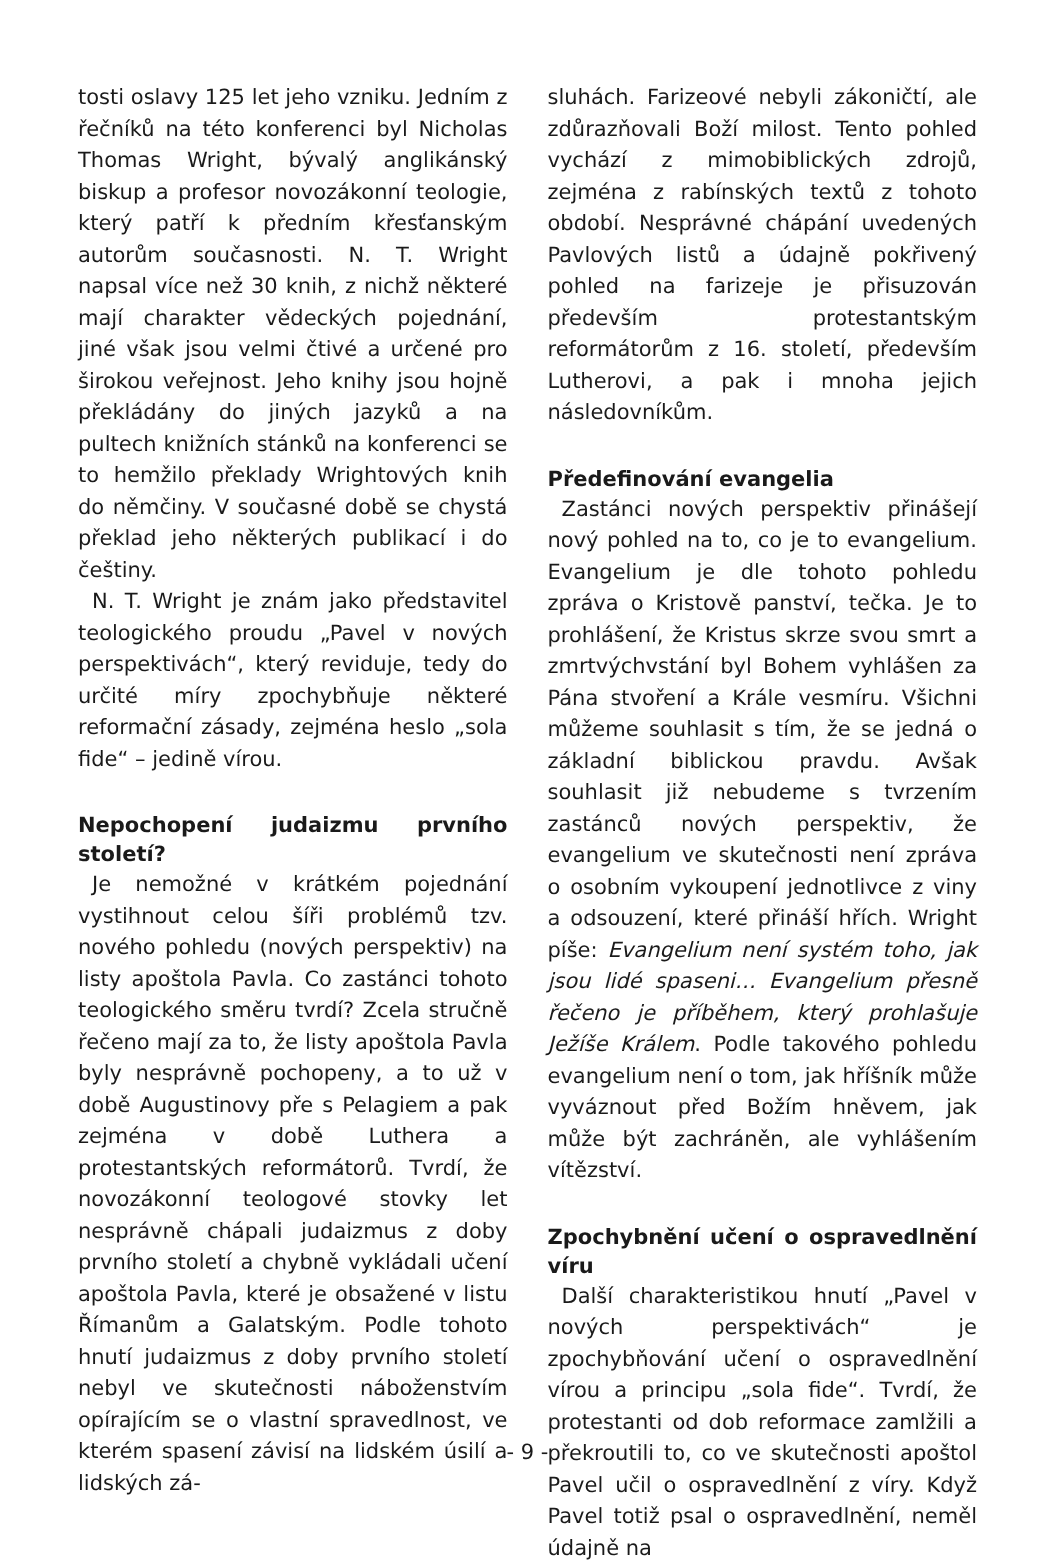tosti oslavy 125 let jeho vzniku. Jedním z řečníků na této konferenci byl Nicholas Thomas Wright, bývalý anglikánský biskup a profesor novozákonní teologie, který patří k předním křesťanským autorům současnosti. N. T. Wright napsal více než 30 knih, z nichž některé mají charakter vědeckých pojednání, jiné však jsou velmi čtivé a určené pro širokou veřejnost. Jeho knihy jsou hojně překládány do jiných jazyků a na pultech knižních stánků na konferenci se to hemžilo překlady Wrightových knih do němčiny. V současné době se chystá překlad jeho některých publikací i do češtiny.
N. T. Wright je znám jako představitel teologického proudu „Pavel v nových perspektivách“, který reviduje, tedy do určité míry zpochybňuje některé reformační zásady, zejména heslo „sola fide“ – jedině vírou.
Nepochopení judaizmu prvního století?
Je nemožné v krátkém pojednání vystihnout celou šíři problémů tzv. nového pohledu (nových perspektiv) na listy apoštola Pavla. Co zastánci tohoto teologického směru tvrdí? Zcela stručně řečeno mají za to, že listy apoštola Pavla byly nesprávně pochopeny, a to už v době Augustinovy pře s Pelagiem a pak zejména v době Luthera a protestantských reformátorů. Tvrdí, že novozákonní teologové stovky let nesprávně chápali judaizmus z doby prvního století a chybně vykládali učení apoštola Pavla, které je obsažené v listu Římanům a Galatským. Podle tohoto hnutí judaizmus z doby prvního století nebyl ve skutečnosti náboženstvím opírajícím se o vlastní spravedlnost, ve kterém spasení závisí na lidském úsilí a lidských zá-
sluhách. Farizeové nebyli zákoničtí, ale zdůrazňovali Boží milost. Tento pohled vychází z mimobiblických zdrojů, zejména z rabínských textů z tohoto období. Nesprávné chápání uvedených Pavlových listů a údajně pokřivený pohled na farizeje je přisuzován především protestantským reformátorům z 16. století, především Lutherovi, a pak i mnoha jejich následovníkům.
Předefinování evangelia
Zastánci nových perspektiv přinášejí nový pohled na to, co je to evangelium. Evangelium je dle tohoto pohledu zpráva o Kristově panství, tečka. Je to prohlášení, že Kristus skrze svou smrt a zmrtvýchvstání byl Bohem vyhlášen za Pána stvoření a Krále vesmíru. Všichni můžeme souhlasit s tím, že se jedná o základní biblickou pravdu. Avšak souhlasit již nebudeme s tvrzením zastánců nových perspektiv, že evangelium ve skutečnosti není zpráva o osobním vykoupení jednotlivce z viny a odsouzení, které přináší hřích. Wright píše: Evangelium není systém toho, jak jsou lidé spaseni… Evangelium přesně řečeno je příběhem, který prohlašuje Ježíše Králem. Podle takového pohledu evangelium není o tom, jak hříšník může vyváznout před Božím hněvem, jak může být zachráněn, ale vyhlášením vítězství.
Zpochybnění učení o ospravedlnění víru
Další charakteristikou hnutí „Pavel v nových perspektivách“ je zpochybňování učení o ospravedlnění vírou a principu „sola fide“. Tvrdí, že protestanti od dob reformace zamlžili a překroutili to, co ve skutečnosti apoštol Pavel učil o ospravedlnění z víry. Když Pavel totiž psal o ospravedlnění, neměl údajně na
- 9 -